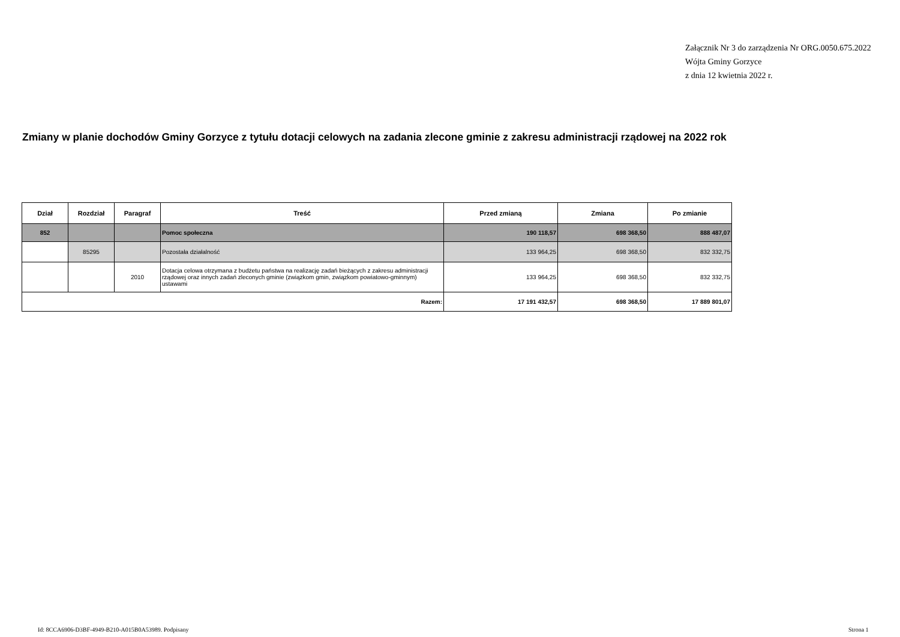Załącznik Nr 3 do zarządzenia Nr ORG.0050.675.2022
Wójta Gminy Gorzyce
z dnia 12 kwietnia 2022 r.
Zmiany w planie dochodów Gminy Gorzyce z tytułu dotacji celowych na zadania zlecone gminie z zakresu administracji rządowej na 2022 rok
| Dział | Rozdział | Paragraf | Treść | Przed zmianą | Zmiana | Po zmianie |
| --- | --- | --- | --- | --- | --- | --- |
| 852 | | | Pomoc społeczna | 190 118,57 | 698 368,50 | 888 487,07 |
| | 85295 | | Pozostała działalność | 133 964,25 | 698 368,50 | 832 332,75 |
| | | 2010 | Dotacja celowa otrzymana z budżetu państwa na realizację zadań bieżących z zakresu administracji rządowej oraz innych zadań zleconych gminie (związkom gmin, związkom powiatowo-gminnym) ustawami | 133 964,25 | 698 368,50 | 832 332,75 |
| Razem: | | | | 17 191 432,57 | 698 368,50 | 17 889 801,07 |
Id: 8CCA6906-D3BF-4949-B210-A015B0A53989. Podpisany
Strona 1